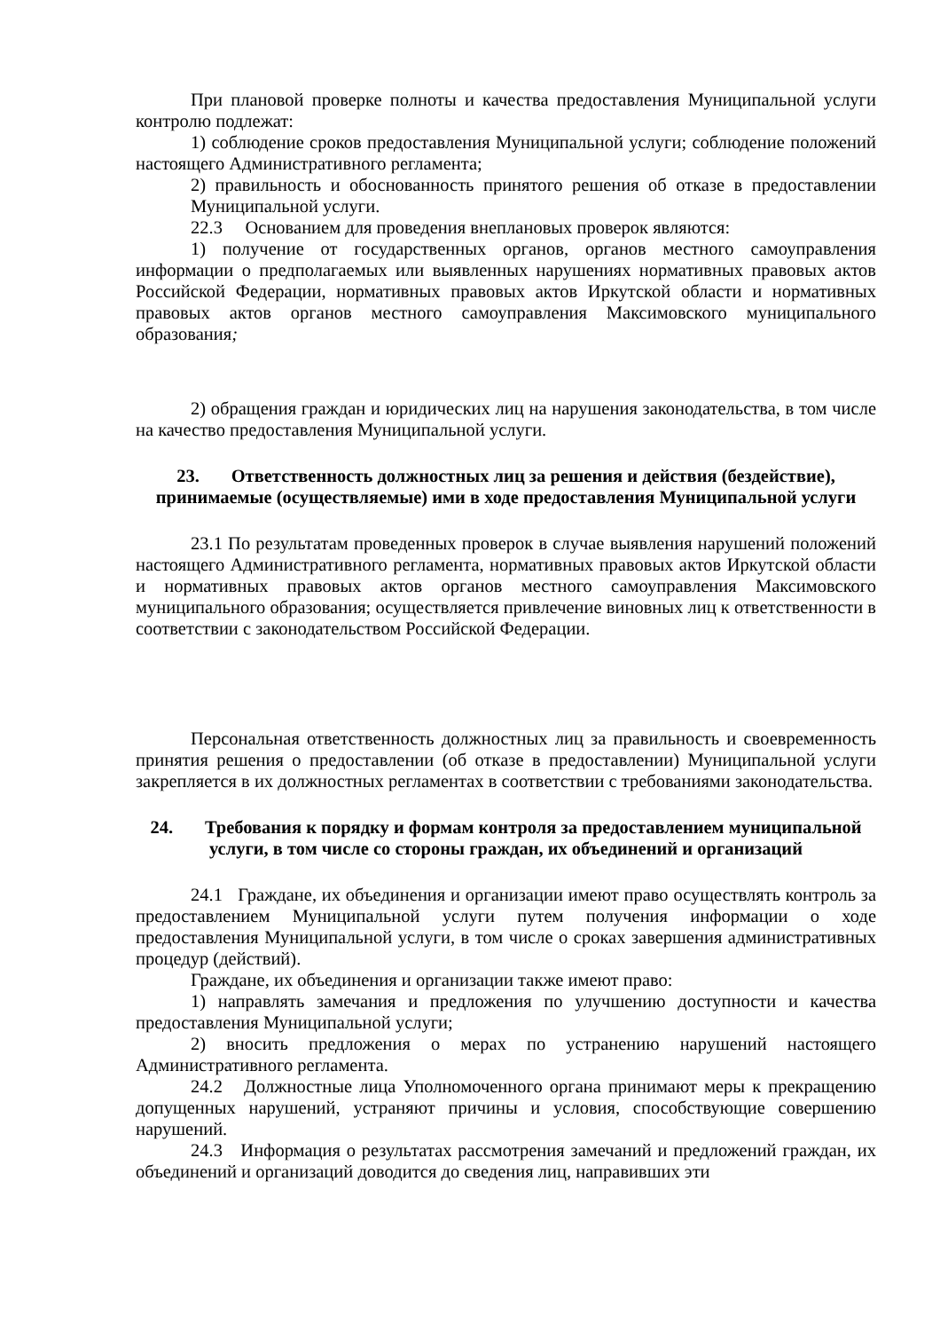При плановой проверке полноты и качества предоставления Муниципальной услуги контролю подлежат:
1) соблюдение сроков предоставления Муниципальной услуги; соблюдение положений настоящего Административного регламента;
2) правильность и обоснованность принятого решения об отказе в предоставлении Муниципальной услуги.
22.3 Основанием для проведения внеплановых проверок являются:
1) получение от государственных органов, органов местного самоуправления информации о предполагаемых или выявленных нарушениях нормативных правовых актов Российской Федерации, нормативных правовых актов Иркутской области и нормативных правовых актов органов местного самоуправления Максимовского муниципального образования;
2) обращения граждан и юридических лиц на нарушения законодательства, в том числе на качество предоставления Муниципальной услуги.
23. Ответственность должностных лиц за решения и действия (бездействие), принимаемые (осуществляемые) ими в ходе предоставления Муниципальной услуги
23.1 По результатам проведенных проверок в случае выявления нарушений положений настоящего Административного регламента, нормативных правовых актов Иркутской области и нормативных правовых актов органов местного самоуправления Максимовского муниципального образования; осуществляется привлечение виновных лиц к ответственности в соответствии с законодательством Российской Федерации.
Персональная ответственность должностных лиц за правильность и своевременность принятия решения о предоставлении (об отказе в предоставлении) Муниципальной услуги закрепляется в их должностных регламентах в соответствии с требованиями законодательства.
24. Требования к порядку и формам контроля за предоставлением муниципальной услуги, в том числе со стороны граждан, их объединений и организаций
24.1 Граждане, их объединения и организации имеют право осуществлять контроль за предоставлением Муниципальной услуги путем получения информации о ходе предоставления Муниципальной услуги, в том числе о сроках завершения административных процедур (действий).
Граждане, их объединения и организации также имеют право:
1) направлять замечания и предложения по улучшению доступности и качества предоставления Муниципальной услуги;
2) вносить предложения о мерах по устранению нарушений настоящего Административного регламента.
24.2 Должностные лица Уполномоченного органа принимают меры к прекращению допущенных нарушений, устраняют причины и условия, способствующие совершению нарушений.
24.3 Информация о результатах рассмотрения замечаний и предложений граждан, их объединений и организаций доводится до сведения лиц, направивших эти